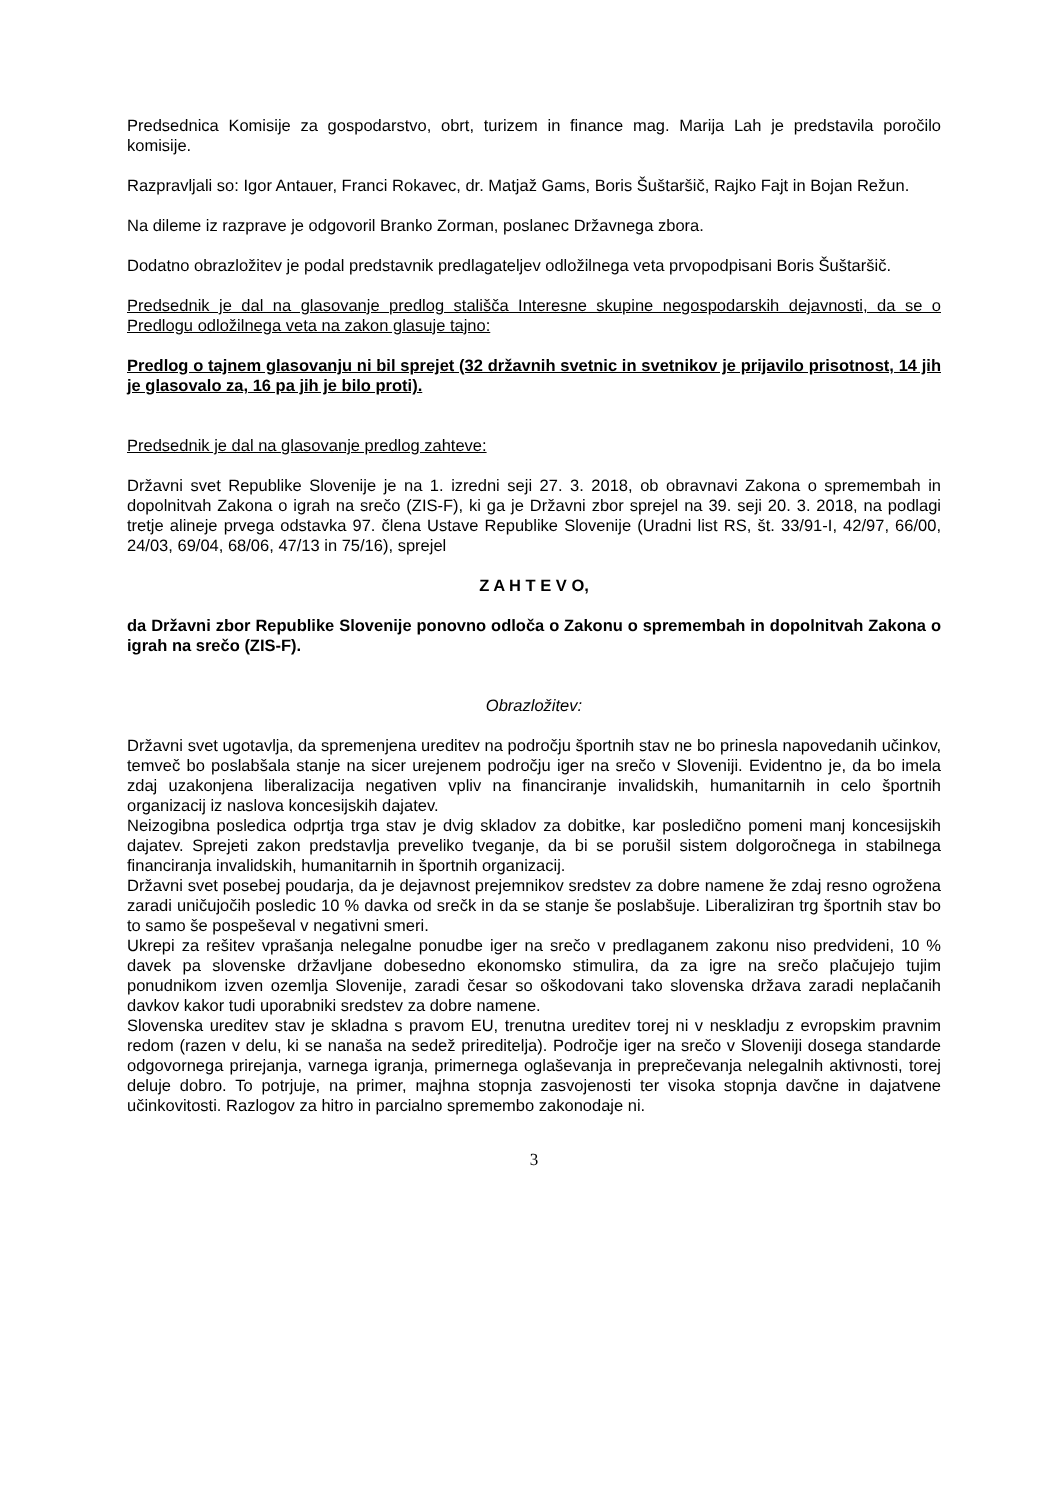Predsednica Komisije za gospodarstvo, obrt, turizem in finance mag. Marija Lah je predstavila poročilo komisije.
Razpravljali so: Igor Antauer, Franci Rokavec, dr. Matjaž Gams, Boris Šuštaršič, Rajko Fajt in Bojan Režun.
Na dileme iz razprave je odgovoril Branko Zorman, poslanec Državnega zbora.
Dodatno obrazložitev je podal predstavnik predlagateljev odložilnega veta prvopodpisani Boris Šuštaršič.
Predsednik je dal na glasovanje predlog stališča Interesne skupine negospodarskih dejavnosti, da se o Predlogu odložilnega veta na zakon glasuje tajno:
Predlog o tajnem glasovanju ni bil sprejet (32 državnih svetnic in svetnikov je prijavilo prisotnost, 14 jih je glasovalo za, 16 pa jih je bilo proti).
Predsednik je dal na glasovanje predlog zahteve:
Državni svet Republike Slovenije je na 1. izredni seji 27. 3. 2018, ob obravnavi Zakona o spremembah in dopolnitvah Zakona o igrah na srečo (ZIS-F), ki ga je Državni zbor sprejel na 39. seji 20. 3. 2018, na podlagi tretje alineje prvega odstavka 97. člena Ustave Republike Slovenije (Uradni list RS, št. 33/91-I, 42/97, 66/00, 24/03, 69/04, 68/06, 47/13 in 75/16), sprejel
Z A H T E V O,
da Državni zbor Republike Slovenije ponovno odloča o Zakonu o spremembah in dopolnitvah Zakona o igrah na srečo (ZIS-F).
Obrazložitev:
Državni svet ugotavlja, da spremenjena ureditev na področju športnih stav ne bo prinesla napovedanih učinkov, temveč bo poslabšala stanje na sicer urejenem področju iger na srečo v Sloveniji. Evidentno je, da bo imela zdaj uzakonjena liberalizacija negativen vpliv na financiranje invalidskih, humanitarnih in celo športnih organizacij iz naslova koncesijskih dajatev.
Neizogibna posledica odprtja trga stav je dvig skladov za dobitke, kar posledično pomeni manj koncesijskih dajatev. Sprejeti zakon predstavlja preveliko tveganje, da bi se porušil sistem dolgoročnega in stabilnega financiranja invalidskih, humanitarnih in športnih organizacij.
Državni svet posebej poudarja, da je dejavnost prejemnikov sredstev za dobre namene že zdaj resno ogrožena zaradi uničujočih posledic 10 % davka od srečk in da se stanje še poslabšuje. Liberaliziran trg športnih stav bo to samo še pospeševal v negativni smeri.
Ukrepi za rešitev vprašanja nelegalne ponudbe iger na srečo v predlaganem zakonu niso predvideni, 10 % davek pa slovenske državljane dobesedno ekonomsko stimulira, da za igre na srečo plačujejo tujim ponudnikom izven ozemlja Slovenije, zaradi česar so oškodovani tako slovenska država zaradi neplačanih davkov kakor tudi uporabniki sredstev za dobre namene.
Slovenska ureditev stav je skladna s pravom EU, trenutna ureditev torej ni v neskladju z evropskim pravnim redom (razen v delu, ki se nanaša na sedež prireditelja). Področje iger na srečo v Sloveniji dosega standarde odgovornega prirejanja, varnega igranja, primernega oglaševanja in preprečevanja nelegalnih aktivnosti, torej deluje dobro. To potrjuje, na primer, majhna stopnja zasvojenosti ter visoka stopnja davčne in dajatvene učinkovitosti. Razlogov za hitro in parcialno spremembo zakonodaje ni.
3